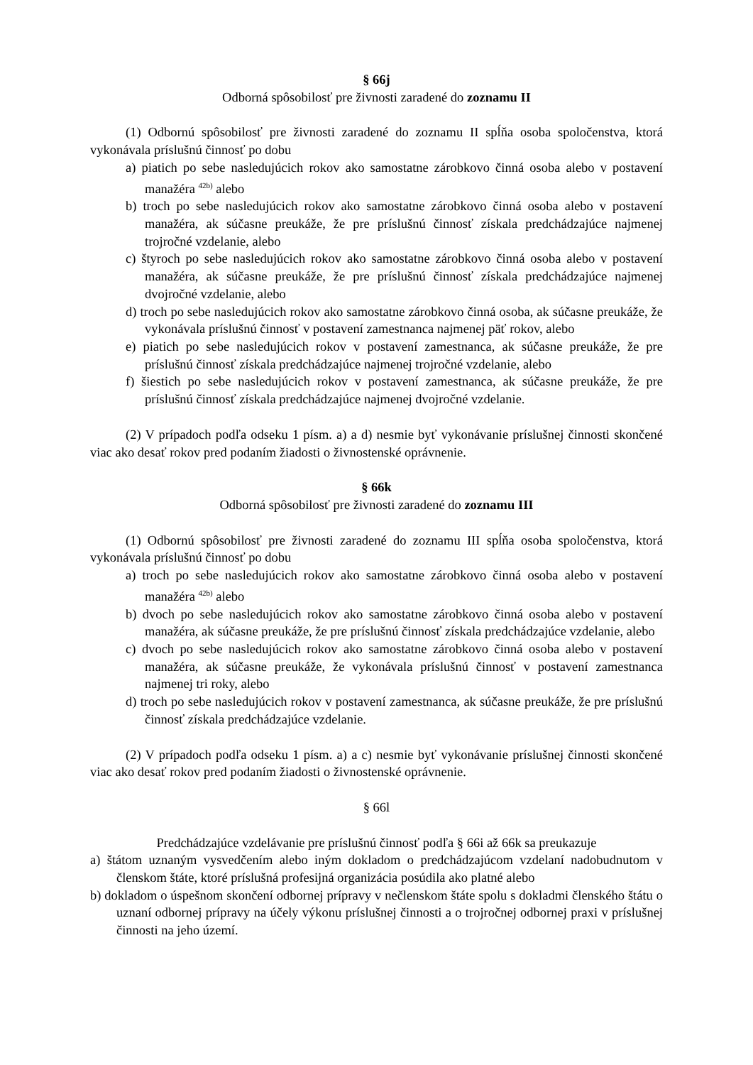§ 66j
Odborná spôsobilosť pre živnosti zaradené do zoznamu II
(1) Odbornú spôsobilosť pre živnosti zaradené do zoznamu II spĺňa osoba spoločenstva, ktorá vykonávala príslušnú činnosť po dobu
a) piatich po sebe nasledujúcich rokov ako samostatne zárobkovo činná osoba alebo v postavení manažéra <sup>42b)</sup> alebo
b) troch po sebe nasledujúcich rokov ako samostatne zárobkovo činná osoba alebo v postavení manažéra, ak súčasne preukáže, že pre príslušnú činnosť získala predchádzajúce najmenej trojročné vzdelanie, alebo
c) štyroch po sebe nasledujúcich rokov ako samostatne zárobkovo činná osoba alebo v postavení manažéra, ak súčasne preukáže, že pre príslušnú činnosť získala predchádzajúce najmenej dvojročné vzdelanie, alebo
d) troch po sebe nasledujúcich rokov ako samostatne zárobkovo činná osoba, ak súčasne preukáže, že vykonávala príslušnú činnosť v postavení zamestnanca najmenej päť rokov, alebo
e) piatich po sebe nasledujúcich rokov v postavení zamestnanca, ak súčasne preukáže, že pre príslušnú činnosť získala predchádzajúce najmenej trojročné vzdelanie, alebo
f) šiestich po sebe nasledujúcich rokov v postavení zamestnanca, ak súčasne preukáže, že pre príslušnú činnosť získala predchádzajúce najmenej dvojročné vzdelanie.
(2) V prípadoch podľa odseku 1 písm. a) a d) nesmie byť vykonávanie príslušnej činnosti skončené viac ako desať rokov pred podaním žiadosti o živnostenské oprávnenie.
§ 66k
Odborná spôsobilosť pre živnosti zaradené do zoznamu III
(1) Odbornú spôsobilosť pre živnosti zaradené do zoznamu III spĺňa osoba spoločenstva, ktorá vykonávala príslušnú činnosť po dobu
a) troch po sebe nasledujúcich rokov ako samostatne zárobkovo činná osoba alebo v postavení manažéra <sup>42b)</sup> alebo
b) dvoch po sebe nasledujúcich rokov ako samostatne zárobkovo činná osoba alebo v postavení manažéra, ak súčasne preukáže, že pre príslušnú činnosť získala predchádzajúce vzdelanie, alebo
c) dvoch po sebe nasledujúcich rokov ako samostatne zárobkovo činná osoba alebo v postavení manažéra, ak súčasne preukáže, že vykonávala príslušnú činnosť v postavení zamestnanca najmenej tri roky, alebo
d) troch po sebe nasledujúcich rokov v postavení zamestnanca, ak súčasne preukáže, že pre príslušnú činnosť získala predchádzajúce vzdelanie.
(2) V prípadoch podľa odseku 1 písm. a) a c) nesmie byť vykonávanie príslušnej činnosti skončené viac ako desať rokov pred podaním žiadosti o živnostenské oprávnenie.
§ 66l
Predchádzajúce vzdelávanie pre príslušnú činnosť podľa § 66i až 66k sa preukazuje
a) štátom uznaným vysvedčením alebo iným dokladom o predchádzajúcom vzdelaní nadobudnutom v členskom štáte, ktoré príslušná profesijná organizácia posúdila ako platné alebo
b) dokladom o úspešnom skončení odbornej prípravy v nečlenskom štáte spolu s dokladmi členského štátu o uznaní odbornej prípravy na účely výkonu príslušnej činnosti a o trojročnej odbornej praxi v príslušnej činnosti na jeho území.